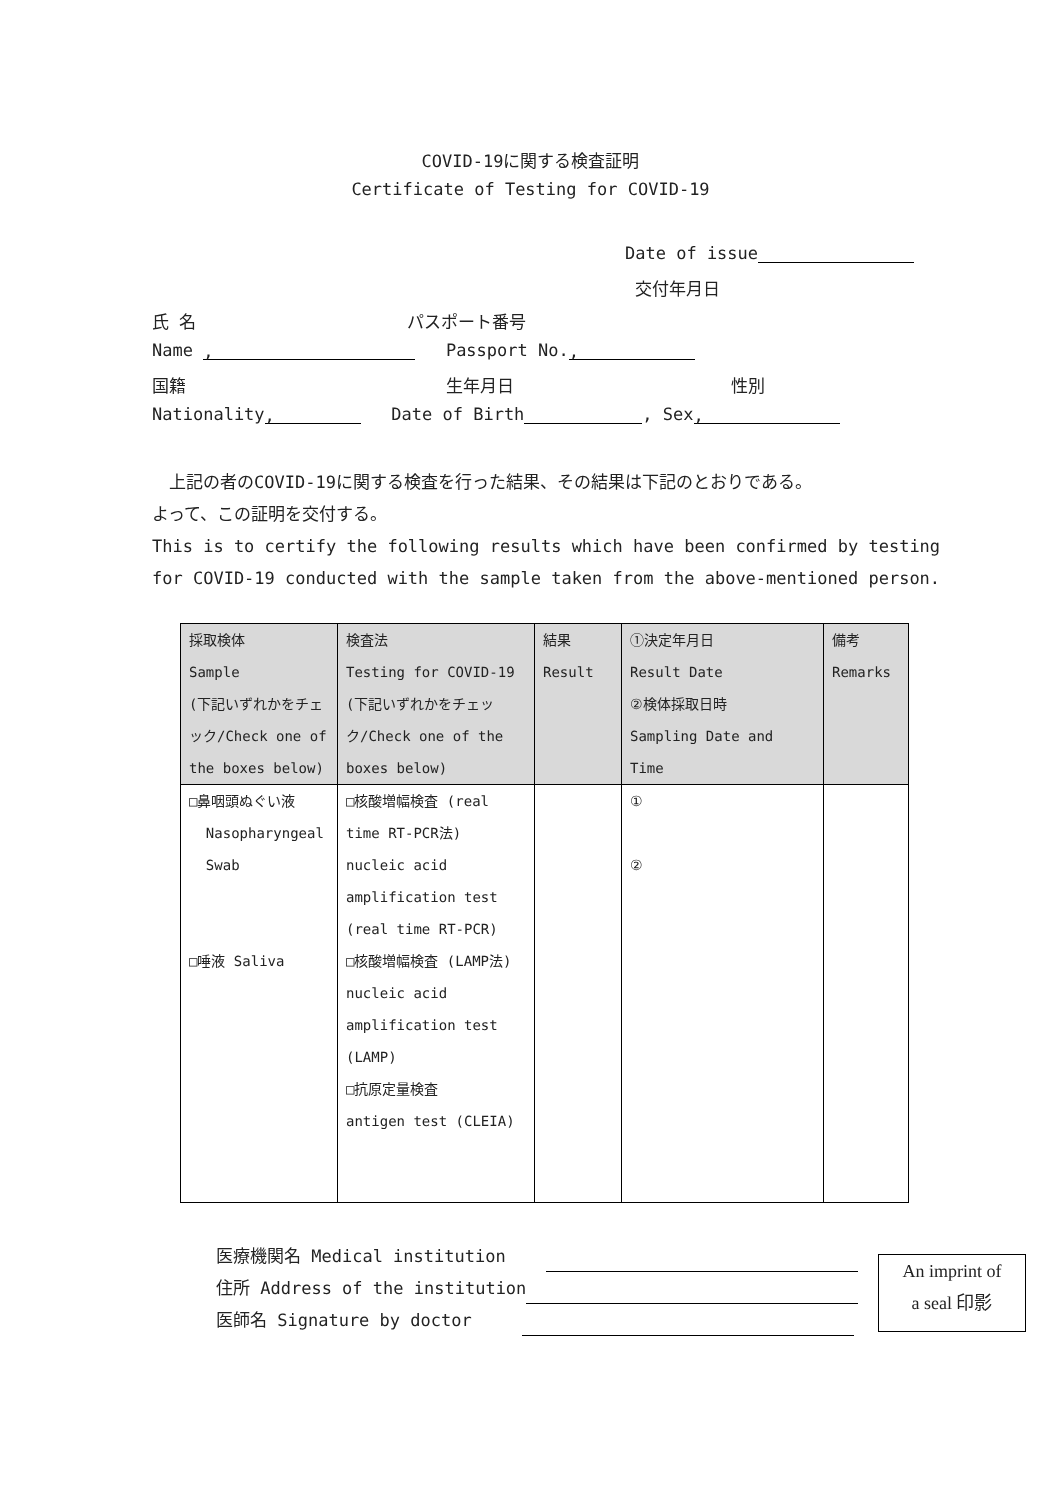COVID-19に関する検査証明
Certificate of Testing for COVID-19
Date of issue
交付年月日
氏 名 パスポート番号
Name , Passport No.,
国籍 生年月日 性別
Nationality, Date of Birth , Sex,
　上記の者のCOVID-19に関する検査を行った結果、その結果は下記のとおりである。
よって、この証明を交付する。
This is to certify the following results which have been confirmed by testing
for COVID-19 conducted with the sample taken from the above-mentioned person.
| 採取検体 Sample (下記いずれかをチェック/Check one of the boxes below) | 検査法 Testing for COVID-19 (下記いずれかをチェック/Check one of the boxes below) | 結果 Result | ①決定年月日 Result Date ②検体採取日時 Sampling Date and Time | 備考 Remarks |
| --- | --- | --- | --- | --- |
| □鼻咽頭ぬぐい液 Nasopharyngeal Swab □唾液 Saliva | □核酸増幅検査 (real time RT-PCR法) nucleic acid amplification test (real time RT-PCR) □核酸増幅検査 (LAMP法) nucleic acid amplification test (LAMP) □抗原定量検査 antigen test (CLEIA) | | ① ② | |
医療機関名 Medical institution
住所 Address of the institution
医師名 Signature by doctor
An imprint of
a seal 印影